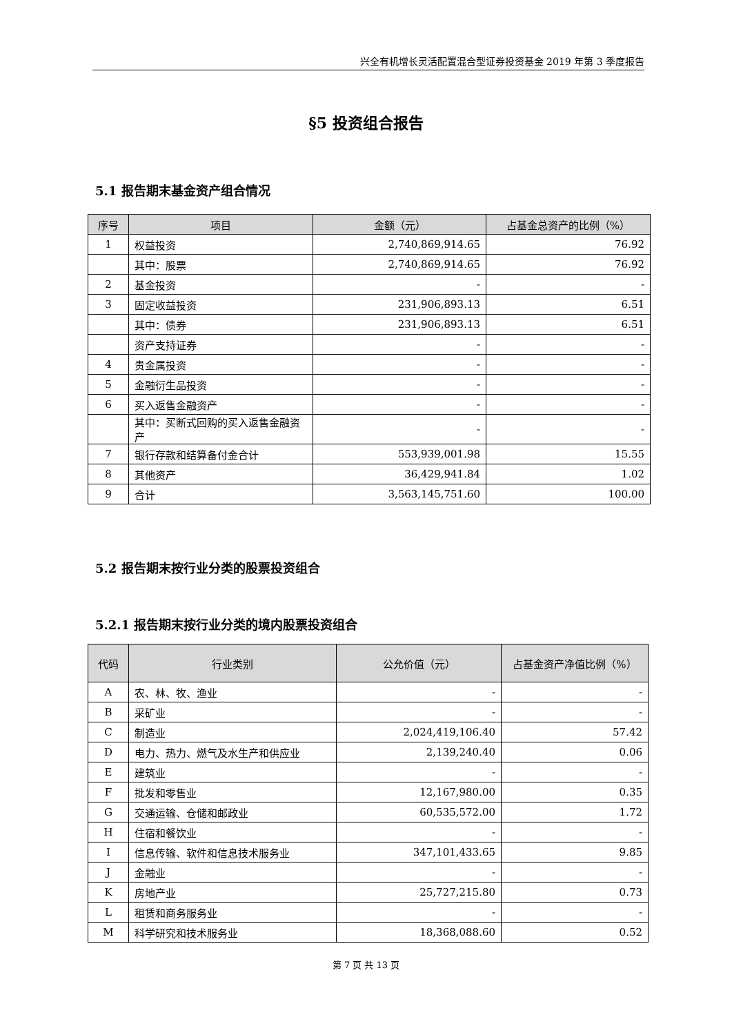兴全有机增长灵活配置混合型证券投资基金 2019 年第 3 季度报告
§5 投资组合报告
5.1 报告期末基金资产组合情况
| 序号 | 项目 | 金额（元） | 占基金总资产的比例（%） |
| --- | --- | --- | --- |
| 1 | 权益投资 | 2,740,869,914.65 | 76.92 |
| | 其中：股票 | 2,740,869,914.65 | 76.92 |
| 2 | 基金投资 | - | - |
| 3 | 固定收益投资 | 231,906,893.13 | 6.51 |
| | 其中：债券 | 231,906,893.13 | 6.51 |
| | 资产支持证券 | - | - |
| 4 | 贵金属投资 | - | - |
| 5 | 金融衍生品投资 | - | - |
| 6 | 买入返售金融资产 | - | - |
| | 其中：买断式回购的买入返售金融资产 | - | - |
| 7 | 银行存款和结算备付金合计 | 553,939,001.98 | 15.55 |
| 8 | 其他资产 | 36,429,941.84 | 1.02 |
| 9 | 合计 | 3,563,145,751.60 | 100.00 |
5.2 报告期末按行业分类的股票投资组合
5.2.1 报告期末按行业分类的境内股票投资组合
| 代码 | 行业类别 | 公允价值（元） | 占基金资产净值比例（%） |
| --- | --- | --- | --- |
| A | 农、林、牧、渔业 | - | - |
| B | 采矿业 | - | - |
| C | 制造业 | 2,024,419,106.40 | 57.42 |
| D | 电力、热力、燃气及水生产和供应业 | 2,139,240.40 | 0.06 |
| E | 建筑业 | - | - |
| F | 批发和零售业 | 12,167,980.00 | 0.35 |
| G | 交通运输、仓储和邮政业 | 60,535,572.00 | 1.72 |
| H | 住宿和餐饮业 | - | - |
| I | 信息传输、软件和信息技术服务业 | 347,101,433.65 | 9.85 |
| J | 金融业 | - | - |
| K | 房地产业 | 25,727,215.80 | 0.73 |
| L | 租赁和商务服务业 | - | - |
| M | 科学研究和技术服务业 | 18,368,088.60 | 0.52 |
第 7 页 共 13 页